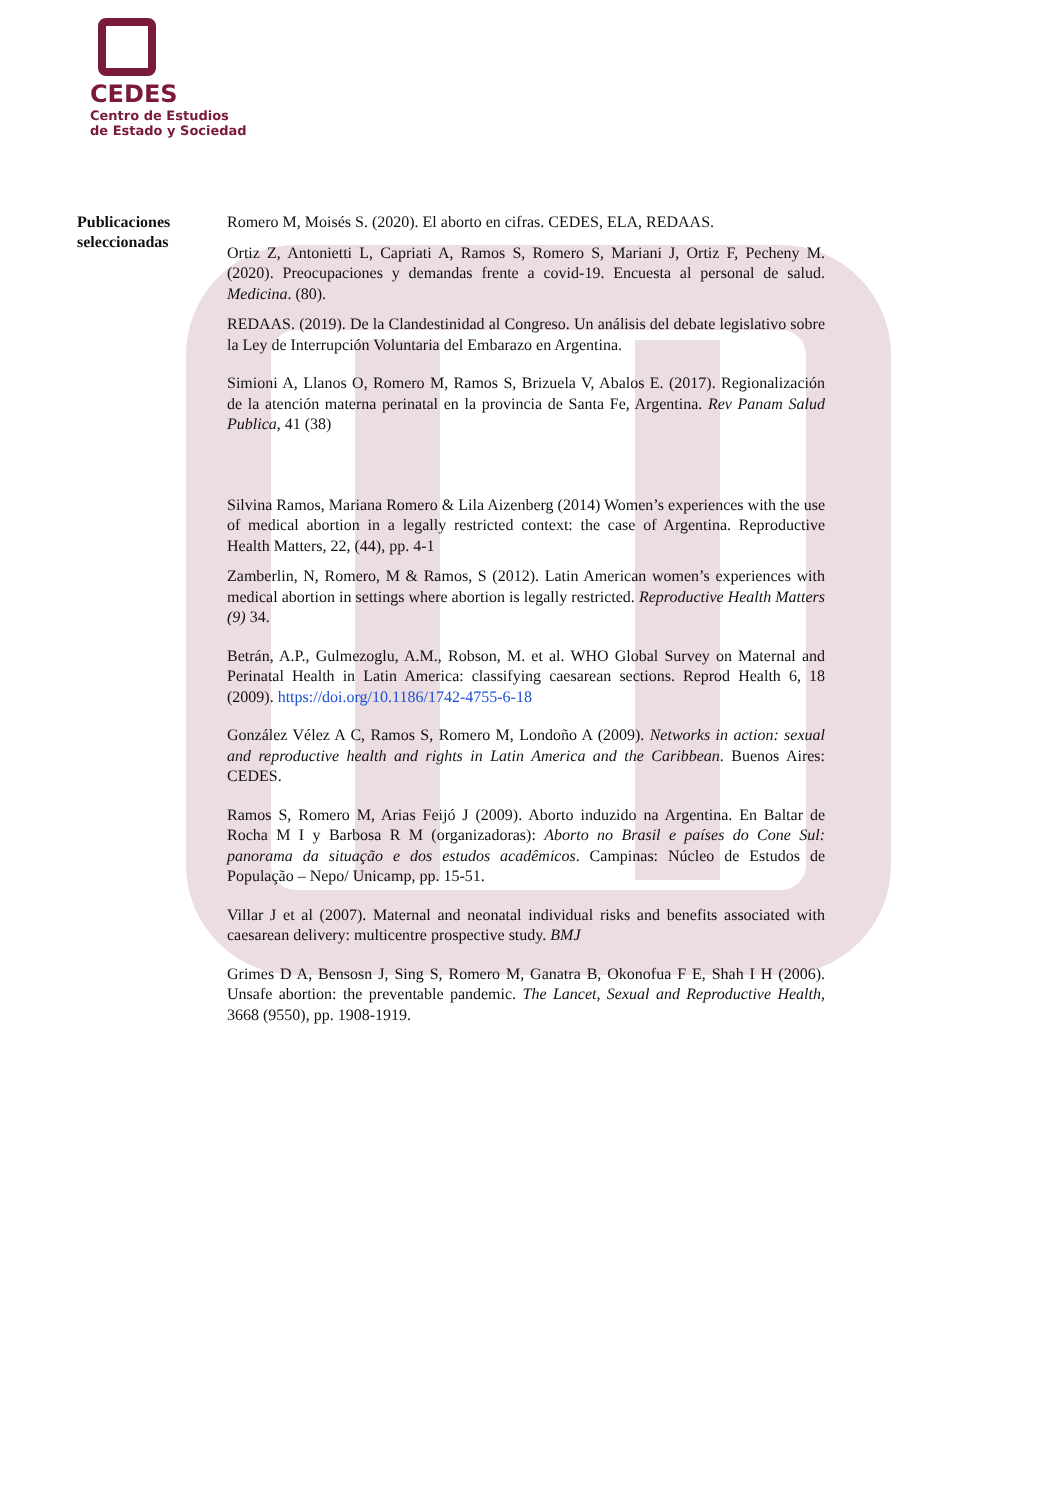CEDES
Centro de Estudios
de Estado y Sociedad
Publicaciones seleccionadas
Romero M, Moisés S. (2020). El aborto en cifras. CEDES, ELA, REDAAS.
Ortiz Z, Antonietti L, Capriati A, Ramos S, Romero S, Mariani J, Ortiz F, Pecheny M. (2020). Preocupaciones y demandas frente a covid-19. Encuesta al personal de salud. Medicina. (80).
REDAAS. (2019). De la Clandestinidad al Congreso. Un análisis del debate legislativo sobre la Ley de Interrupción Voluntaria del Embarazo en Argentina.
Simioni A, Llanos O, Romero M, Ramos S, Brizuela V, Abalos E. (2017). Regionalización de la atención materna perinatal en la provincia de Santa Fe, Argentina. Rev Panam Salud Publica, 41 (38)
Silvina Ramos, Mariana Romero & Lila Aizenberg (2014) Women’s experiences with the use of medical abortion in a legally restricted context: the case of Argentina. Reproductive Health Matters, 22, (44), pp. 4-1
Zamberlin, N, Romero, M & Ramos, S (2012). Latin American women’s experiences with medical abortion in settings where abortion is legally restricted. Reproductive Health Matters (9) 34.
Betrán, A.P., Gulmezoglu, A.M., Robson, M. et al. WHO Global Survey on Maternal and Perinatal Health in Latin America: classifying caesarean sections. Reprod Health 6, 18 (2009). https://doi.org/10.1186/1742-4755-6-18
González Vélez A C, Ramos S, Romero M, Londoño A (2009). Networks in action: sexual and reproductive health and rights in Latin America and the Caribbean. Buenos Aires: CEDES.
Ramos S, Romero M, Arias Feijó J (2009). Aborto induzido na Argentina. En Baltar de Rocha M I y Barbosa R M (organizadoras): Aborto no Brasil e países do Cone Sul: panorama da situação e dos estudos acadêmicos. Campinas: Núcleo de Estudos de População – Nepo/ Unicamp, pp. 15-51.
Villar J et al (2007). Maternal and neonatal individual risks and benefits associated with caesarean delivery: multicentre prospective study. BMJ
Grimes D A, Bensosn J, Sing S, Romero M, Ganatra B, Okonofua F E, Shah I H (2006). Unsafe abortion: the preventable pandemic. The Lancet, Sexual and Reproductive Health, 3668 (9550), pp. 1908-1919.